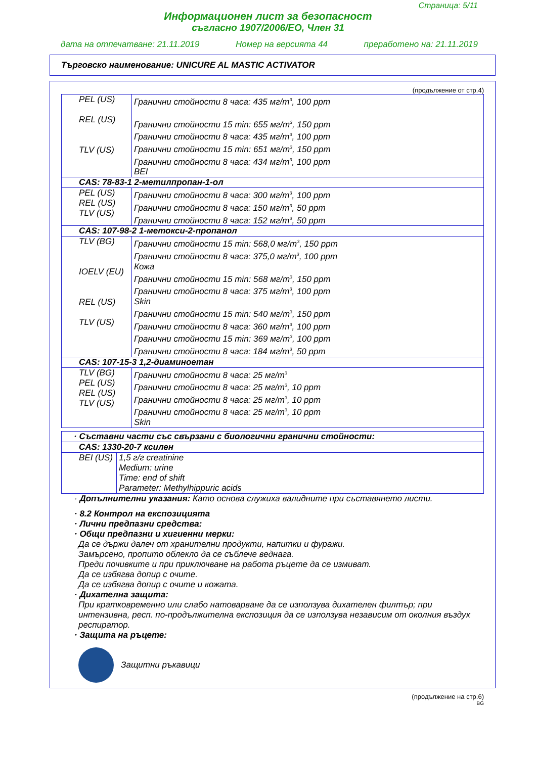Страница: 5/11
Информационен лист за безопасност
съгласно 1907/2006/ЕО, Член 31
дата на отпечатване: 21.11.2019 Номер на версията 44 преработено на: 21.11.2019
Търговско наименование: UNICURE AL MASTIC ACTIVATOR
(продължение от стр.4)
| PEL (US) REL (US) TLV (US) | Гранични стойности 8 часа: 435 мг/m<sup>3</sup>, 100 ppm Гранични стойности 15 min: 655 мг/m<sup>3</sup>, 150 ppm Гранични стойности 8 часа: 435 мг/m<sup>3</sup>, 100 ppm Гранични стойности 15 min: 651 мг/m<sup>3</sup>, 150 ppm Гранични стойности 8 часа: 434 мг/m<sup>3</sup>, 100 ppm BEI |
| CAS: 78-83-1 2-метилпропан-1-ол | |
| PEL (US) REL (US) TLV (US) | Гранични стойности 8 часа: 300 мг/m<sup>3</sup>, 100 ppm Гранични стойности 8 часа: 150 мг/m<sup>3</sup>, 50 ppm Гранични стойности 8 часа: 152 мг/m<sup>3</sup>, 50 ppm |
| CAS: 107-98-2 1-метокси-2-пропанол | |
| TLV (BG) IOELV (EU) REL (US) TLV (US) | Гранични стойности 15 min: 568,0 мг/m<sup>3</sup>, 150 ppm Гранични стойности 8 часа: 375,0 мг/m<sup>3</sup>, 100 ppm Кожа Гранични стойности 15 min: 568 мг/m<sup>3</sup>, 150 ppm Гранични стойности 8 часа: 375 мг/m<sup>3</sup>, 100 ppm Skin Гранични стойности 15 min: 540 мг/m<sup>3</sup>, 150 ppm Гранични стойности 8 часа: 360 мг/m<sup>3</sup>, 100 ppm Гранични стойности 15 min: 369 мг/m<sup>3</sup>, 100 ppm Гранични стойности 8 часа: 184 мг/m<sup>3</sup>, 50 ppm |
| CAS: 107-15-3 1,2-диаминоетан | |
| TLV (BG) PEL (US) REL (US) TLV (US) | Гранични стойности 8 часа: 25 мг/m<sup>3</sup> Гранични стойности 8 часа: 25 мг/m<sup>3</sup>, 10 ppm Гранични стойности 8 часа: 25 мг/m<sup>3</sup>, 10 ppm Гранични стойности 8 часа: 25 мг/m<sup>3</sup>, 10 ppm Skin |
| · Съставни части със свързани с биологични гранични стойности: | |
| CAS: 1330-20-7 ксилен | |
| BEI (US) | 1,5 г/г creatinine Medium: urine Time: end of shift Parameter: Methylhippuric acids |
· Допълнителни указания: Като основа служиха валидните при съставянето листи.
· 8.2 Контрол на експозицията
· Лични предпазни средства:
· Общи предпазни и хигиенни мерки:
Да се държи далеч от хранителни продукти, напитки и фуражи.
Замърсено, пропито облекло да се съблече веднага.
Преди почивките и при приключване на работа ръцете да се измиват.
Да се избягва допир с очите.
Да се избягва допир с очите и кожата.
· Дихателна защита:
При кратковременно или слабо натоварване да се използува дихателен филтър; при интензивна, респ. по-продължителна експозиция да се използува независим от околния въздух респиратор.
· Защита на ръцете:
Защитни ръкавици
(продължение на стр.6)
BG